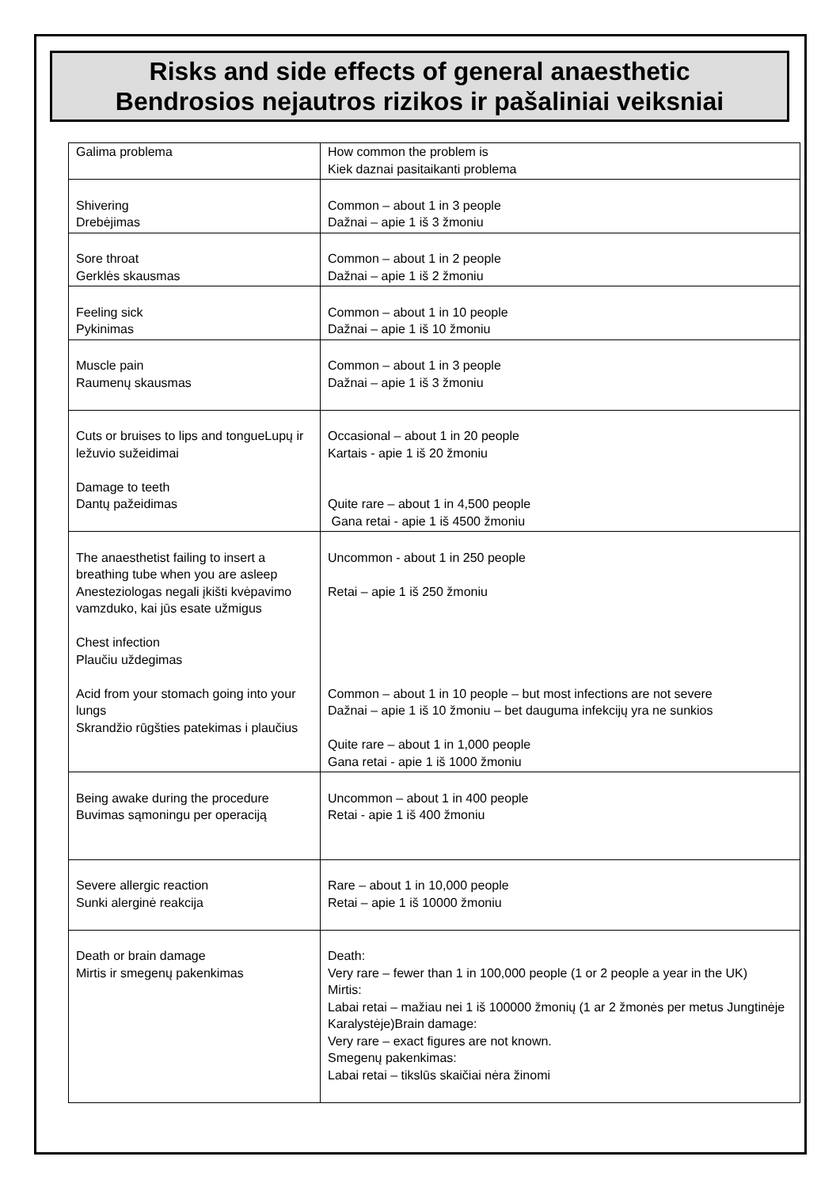Risks and side effects of general anaesthetic
Bendrosios nejautros rizikos ir pašaliniai veiksniai
| Galima problema | How common the problem is Kiek daznai pasitaikanti problema |
| Shivering Drebėjimas | Common – about 1 in 3 people Dažnai – apie 1 iš 3 žmoniu |
| Sore throat Gerklės skausmas | Common – about 1 in 2 people Dažnai – apie 1 iš 2 žmoniu |
| Feeling sick Pykinimas | Common – about 1 in 10 people Dažnai – apie 1 iš 10 žmoniu |
| Muscle pain Raumenų skausmas | Common – about 1 in 3 people Dažnai – apie 1 iš 3 žmoniu |
| Cuts or bruises to lips and tongueLupų ir ležuvio sužeidimai Damage to teeth Dantų pažeidimas | Occasional – about 1 in 20 people Kartais - apie 1 iš 20 žmoniu Quite rare – about 1 in 4,500 people Gana retai - apie 1 iš 4500 žmoniu |
| The anaesthetist failing to insert a breathing tube when you are asleep Anesteziologas negali įkišti kvėpavimo vamzduko, kai jūs esate užmigus Chest infection Plaučiu uždegimas Acid from your stomach going into your lungs Skrandžio rūgšties patekimas i plaučius | Uncommon - about 1 in 250 people Retai – apie 1 iš 250 žmoniu Common – about 1 in 10 people – but most infections are not severe Dažnai – apie 1 iš 10 žmoniu – bet dauguma infekcijų yra ne sunkios Quite rare – about 1 in 1,000 people Gana retai - apie 1 iš 1000 žmoniu |
| Being awake during the procedure Buvimas sąmoningu per operaciją | Uncommon – about 1 in 400 people Retai - apie 1 iš 400 žmoniu |
| Severe allergic reaction Sunki alerginė reakcija | Rare – about 1 in 10,000 people Retai – apie 1 iš 10000 žmoniu |
| Death or brain damage Mirtis ir smegenų pakenkimas | Death: Very rare – fewer than 1 in 100,000 people (1 or 2 people a year in the UK) Mirtis: Labai retai – mažiau nei 1 iš 100000 žmonių (1 ar 2 žmonės per metus Jungtinėje Karalystėje)Brain damage: Very rare – exact figures are not known. Smegenų pakenkimas: Labai retai – tikslūs skaičiai nėra žinomi |